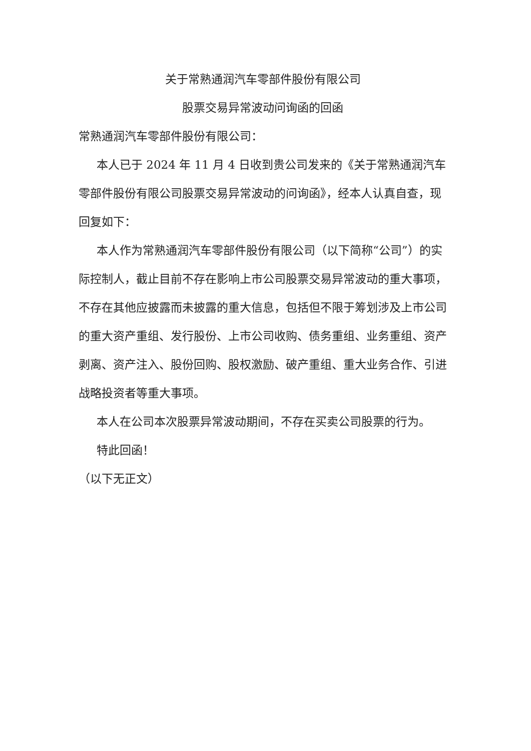关于常熟通润汽车零部件股份有限公司
股票交易异常波动问询函的回函
常熟通润汽车零部件股份有限公司：
本人已于 2024 年 11 月 4 日收到贵公司发来的《关于常熟通润汽车零部件股份有限公司股票交易异常波动的问询函》，经本人认真自查，现回复如下：
本人作为常熟通润汽车零部件股份有限公司（以下简称“公司”）的实际控制人，截止目前不存在影响上市公司股票交易异常波动的重大事项，不存在其他应披露而未披露的重大信息，包括但不限于筹划涉及上市公司的重大资产重组、发行股份、上市公司收购、债务重组、业务重组、资产剥离、资产注入、股份回购、股权激励、破产重组、重大业务合作、引进战略投资者等重大事项。
本人在公司本次股票异常波动期间，不存在买卖公司股票的行为。
特此回函！
（以下无正文）